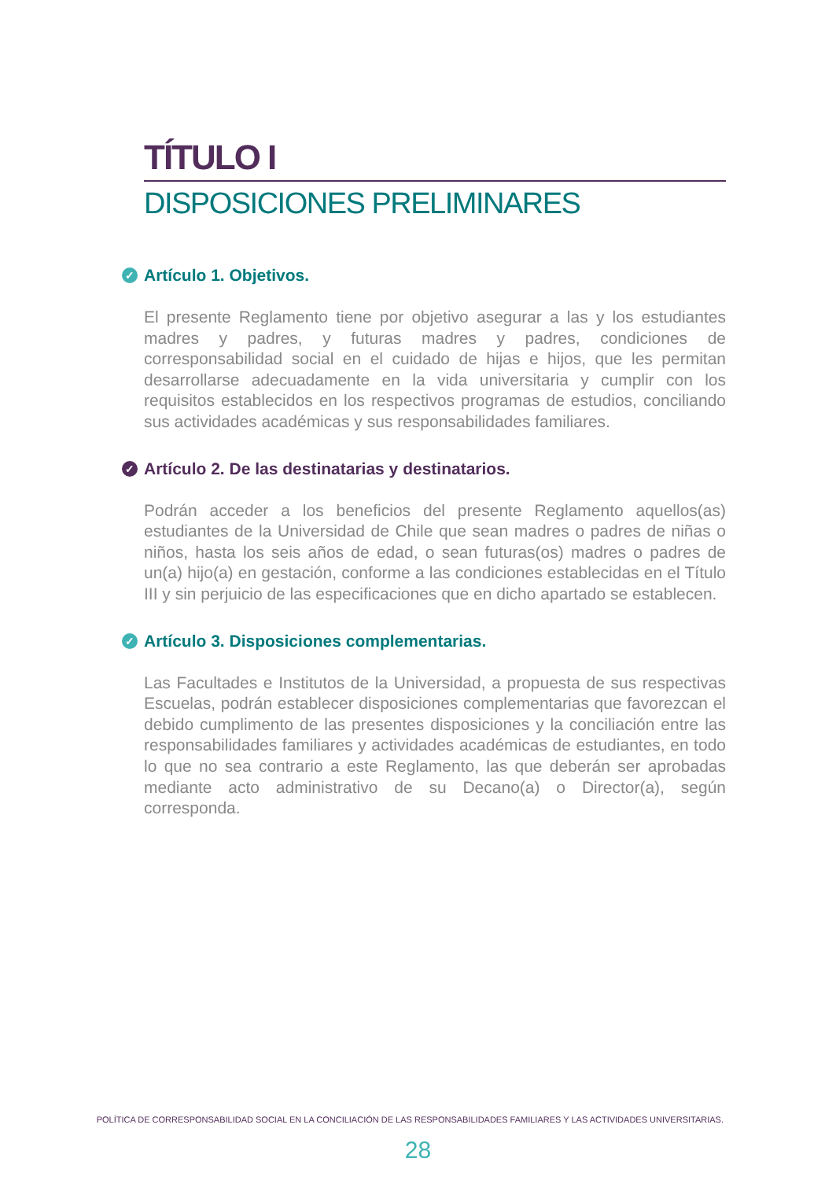TÍTULO I
DISPOSICIONES PRELIMINARES
✓ Artículo 1. Objetivos.
El presente Reglamento tiene por objetivo asegurar a las y los estudiantes madres y padres, y futuras madres y padres, condiciones de corresponsabilidad social en el cuidado de hijas e hijos, que les permitan desarrollarse adecuadamente en la vida universitaria y cumplir con los requisitos establecidos en los respectivos programas de estudios, conciliando sus actividades académicas y sus responsabilidades familiares.
✓ Artículo 2. De las destinatarias y destinatarios.
Podrán acceder a los beneficios del presente Reglamento aquellos(as) estudiantes de la Universidad de Chile que sean madres o padres de niñas o niños, hasta los seis años de edad, o sean futuras(os) madres o padres de un(a) hijo(a) en gestación, conforme a las condiciones establecidas en el Título III y sin perjuicio de las especificaciones que en dicho apartado se establecen.
✓ Artículo 3. Disposiciones complementarias.
Las Facultades e Institutos de la Universidad, a propuesta de sus respectivas Escuelas, podrán establecer disposiciones complementarias que favorezcan el debido cumplimento de las presentes disposiciones y la conciliación entre las responsabilidades familiares y actividades académicas de estudiantes, en todo lo que no sea contrario a este Reglamento, las que deberán ser aprobadas mediante acto administrativo de su Decano(a) o Director(a), según corresponda.
POLÍTICA DE CORRESPONSABILIDAD SOCIAL EN LA CONCILIACIÓN DE LAS RESPONSABILIDADES FAMILIARES Y LAS ACTIVIDADES UNIVERSITARIAS.
28